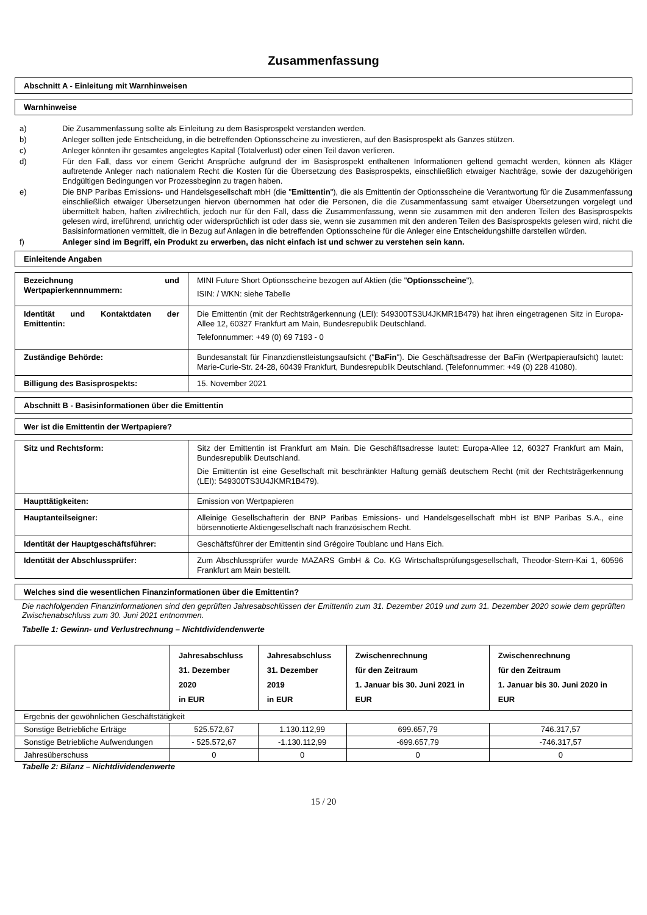Zusammenfassung
Abschnitt A - Einleitung mit Warnhinweisen
Warnhinweise
a) Die Zusammenfassung sollte als Einleitung zu dem Basisprospekt verstanden werden.
b) Anleger sollten jede Entscheidung, in die betreffenden Optionsscheine zu investieren, auf den Basisprospekt als Ganzes stützen.
c) Anleger könnten ihr gesamtes angelegtes Kapital (Totalverlust) oder einen Teil davon verlieren.
d) Für den Fall, dass vor einem Gericht Ansprüche aufgrund der im Basisprospekt enthaltenen Informationen geltend gemacht werden, können als Kläger auftretende Anleger nach nationalem Recht die Kosten für die Übersetzung des Basisprospekts, einschließlich etwaiger Nachträge, sowie der dazugehörigen Endgültigen Bedingungen vor Prozessbeginn zu tragen haben.
e) Die BNP Paribas Emissions- und Handelsgesellschaft mbH (die "Emittentin"), die als Emittentin der Optionsscheine die Verantwortung für die Zusammenfassung einschließlich etwaiger Übersetzungen hiervon übernommen hat oder die Personen, die die Zusammenfassung samt etwaiger Übersetzungen vorgelegt und übermittelt haben, haften zivilrechtlich, jedoch nur für den Fall, dass die Zusammenfassung, wenn sie zusammen mit den anderen Teilen des Basisprospekts gelesen wird, irreführend, unrichtig oder widersprüchlich ist oder dass sie, wenn sie zusammen mit den anderen Teilen des Basisprospekts gelesen wird, nicht die Basisinformationen vermittelt, die in Bezug auf Anlagen in die betreffenden Optionsscheine für die Anleger eine Entscheidungshilfe darstellen würden.
f) Anleger sind im Begriff, ein Produkt zu erwerben, das nicht einfach ist und schwer zu verstehen sein kann.
Einleitende Angaben
| Bezeichnung und Wertpapierkennnummern: | MINI Future Short Optionsscheine bezogen auf Aktien (die " Optionsscheine "), ISIN: / WKN: siehe Tabelle |
| Identität und Kontaktdaten der Emittentin: | Die Emittentin (mit der Rechtsträgerkennung (LEI): 549300TS3U4JKMR1B479) hat ihren eingetragenen Sitz in Europa-Allee 12, 60327 Frankfurt am Main, Bundesrepublik Deutschland. Telefonnummer: +49 (0) 69 7193 - 0 |
| Zuständige Behörde: | Bundesanstalt für Finanzdienstleistungsaufsicht (" BaFin "). Die Geschäftsadresse der BaFin (Wertpapieraufsicht) lautet: Marie-Curie-Str. 24-28, 60439 Frankfurt, Bundesrepublik Deutschland. (Telefonnummer: +49 (0) 228 41080). |
| Billigung des Basisprospekts: | 15. November 2021 |
Abschnitt B - Basisinformationen über die Emittentin
Wer ist die Emittentin der Wertpapiere?
| Sitz und Rechtsform: | Sitz der Emittentin ist Frankfurt am Main. Die Geschäftsadresse lautet: Europa-Allee 12, 60327 Frankfurt am Main, Bundesrepublik Deutschland. Die Emittentin ist eine Gesellschaft mit beschränkter Haftung gemäß deutschem Recht (mit der Rechtsträgerkennung (LEI): 549300TS3U4JKMR1B479). |
| Haupttätigkeiten: | Emission von Wertpapieren |
| Hauptanteilseigner: | Alleinige Gesellschafterin der BNP Paribas Emissions- und Handelsgesellschaft mbH ist BNP Paribas S.A., eine börsennotierte Aktiengesellschaft nach französischem Recht. |
| Identität der Hauptgeschäftsführer: | Geschäftsführer der Emittentin sind Grégoire Toublanc und Hans Eich. |
| Identität der Abschlussprüfer: | Zum Abschlussprüfer wurde MAZARS GmbH & Co. KG Wirtschaftsprüfungsgesellschaft, Theodor-Stern-Kai 1, 60596 Frankfurt am Main bestellt. |
Welches sind die wesentlichen Finanzinformationen über die Emittentin?
Die nachfolgenden Finanzinformationen sind den geprüften Jahresabschlüssen der Emittentin zum 31. Dezember 2019 und zum 31. Dezember 2020 sowie dem geprüften Zwischenabschluss zum 30. Juni 2021 entnommen.
Tabelle 1: Gewinn- und Verlustrechnung – Nichtdividendenwerte
| | Jahresabschluss 31. Dezember 2020 in EUR | Jahresabschluss 31. Dezember 2019 in EUR | Zwischenrechnung für den Zeitraum 1. Januar bis 30. Juni 2021 in EUR | Zwischenrechnung für den Zeitraum 1. Januar bis 30. Juni 2020 in EUR |
| --- | --- | --- | --- | --- |
| Ergebnis der gewöhnlichen Geschäftstätigkeit | | | | |
| Sonstige Betriebliche Erträge | 525.572,67 | 1.130.112,99 | 699.657,79 | 746.317,57 |
| Sonstige Betriebliche Aufwendungen | - 525.572,67 | -1.130.112,99 | -699.657,79 | -746.317,57 |
| Jahresüberschuss | 0 | 0 | 0 | 0 |
Tabelle 2: Bilanz – Nichtdividendenwerte
15 / 20